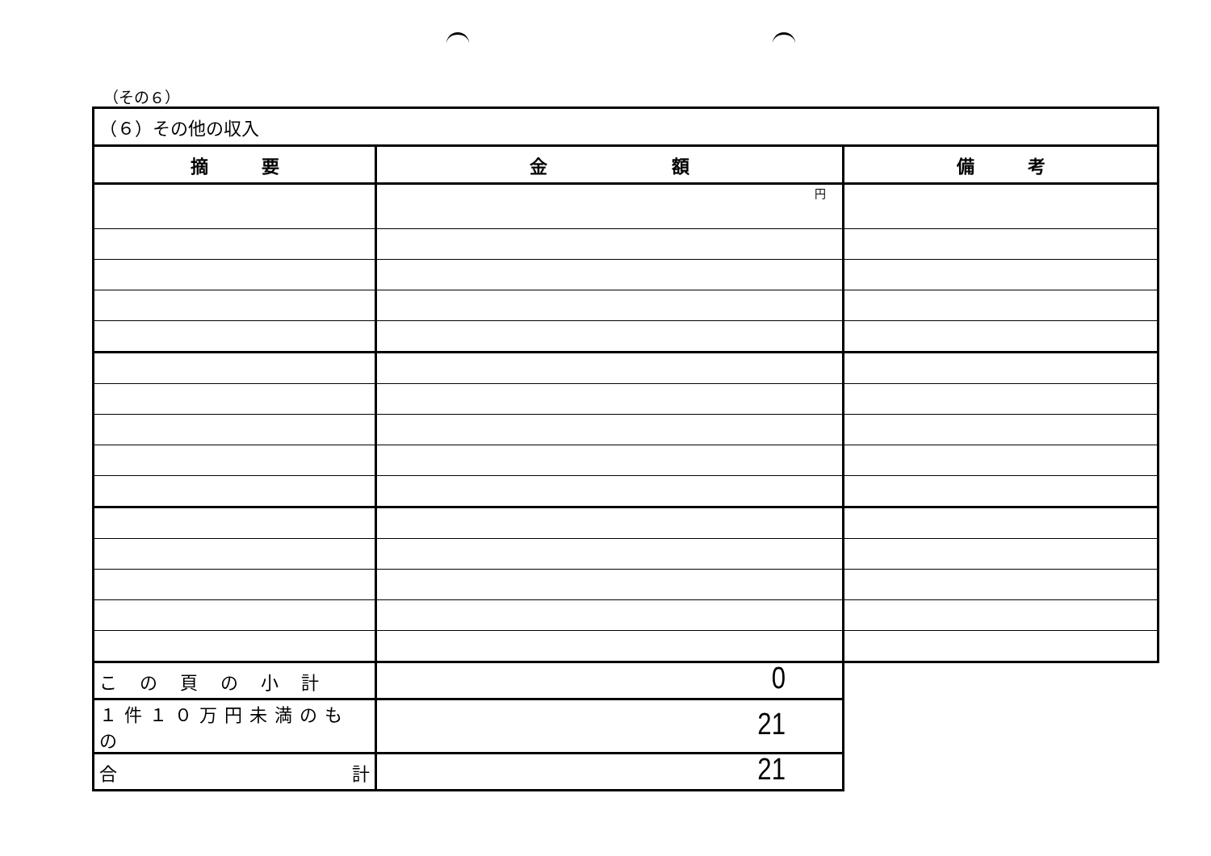（その６）
| （６）その他の収入 | | |
| --- | --- | --- |
| 摘 要 | 金 額 | 備 考 |
| | 円 | |
| この頁の小計 | 0 | |
| １件１０万円未満のもの | 21 | |
| 合 計 | 21 | |